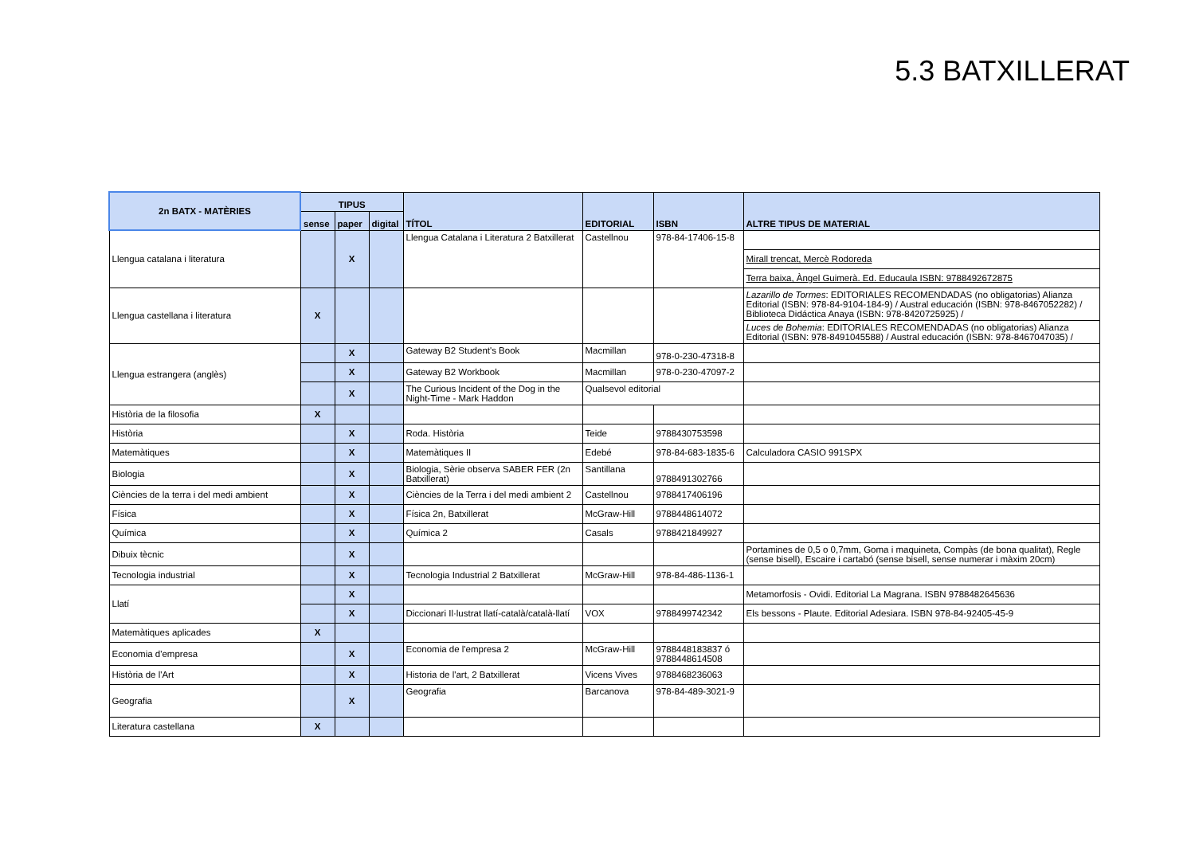5.3 BATXILLERAT
| 2n BATX - MATÈRIES | TIPUS | | | TÍTOL | EDITORIAL | ISBN | ALTRE TIPUS DE MATERIAL |
| --- | --- | --- | --- | --- | --- | --- | --- |
| | sense | paper | digital | | | | |
| Llengua catalana i literatura | | X | | Llengua Catalana i Literatura 2 Batxillerat | Castellnou | 978-84-17406-15-8 | |
| | | | | | | | Mirall trencat, Mercè Rodoreda |
| | | | | | | | Terra baixa, Àngel Guimerà. Ed. Educaula ISBN: 9788492672875 |
| Llengua castellana i literatura | X | | | | | | Lazarillo de Tormes : EDITORIALES RECOMENDADAS (no obligatorias) Alianza Editorial (ISBN: 978-84-9104-184-9) / Austral educación (ISBN: 978-8467052282) / Biblioteca Didáctica Anaya (ISBN: 978-8420725925) / |
| | | | | | | | Luces de Bohemia : EDITORIALES RECOMENDADAS (no obligatorias) Alianza Editorial (ISBN: 978-8491045588) / Austral educación (ISBN: 978-8467047035) / |
| Llengua estrangera (anglès) | | X | | Gateway B2 Student's Book | Macmillan | 978-0-230-47318-8 | |
| | | X | | Gateway B2 Workbook | Macmillan | 978-0-230-47097-2 | |
| | | X | | The Curious Incident of the Dog in the Night-Time - Mark Haddon | Qualsevol editorial | | |
| Història de la filosofia | X | | | | | | |
| Història | | X | | Roda. Història | Teide | 9788430753598 | |
| Matemàtiques | | X | | Matemàtiques II | Edebé | 978-84-683-1835-6 | Calculadora CASIO 991SPX |
| Biologia | | X | | Biologia, Sèrie observa SABER FER (2n Batxillerat) | Santillana | 9788491302766 | |
| Ciències de la terra i del medi ambient | | X | | Ciències de la Terra i del medi ambient 2 | Castellnou | 9788417406196 | |
| Física | | X | | Física 2n, Batxillerat | McGraw-Hill | 9788448614072 | |
| Química | | X | | Química 2 | Casals | 9788421849927 | |
| Dibuix tècnic | | X | | | | | Portamines de 0,5 o 0,7mm, Goma i maquineta, Compàs (de bona qualitat), Regle (sense bisell), Escaire i cartabó (sense bisell, sense numerar i màxim 20cm) |
| Tecnologia industrial | | X | | Tecnologia Industrial 2 Batxillerat | McGraw-Hill | 978-84-486-1136-1 | |
| Llatí | | X | | | | | Metamorfosis - Ovidi. Editorial La Magrana. ISBN 9788482645636 |
| | | X | | Diccionari Il·lustrat llatí-català/català-llatí | VOX | 9788499742342 | Els bessons - Plaute. Editorial Adesiara. ISBN 978-84-92405-45-9 |
| Matemàtiques aplicades | X | | | | | | |
| Economia d'empresa | | X | | Economia de l'empresa 2 | McGraw-Hill | 9788448183837 ó 9788448614508 | |
| Història de l'Art | | X | | Historia de l'art, 2 Batxillerat | Vicens Vives | 9788468236063 | |
| Geografia | | X | | Geografia | Barcanova | 978-84-489-3021-9 | |
| Literatura castellana | X | | | | | | |